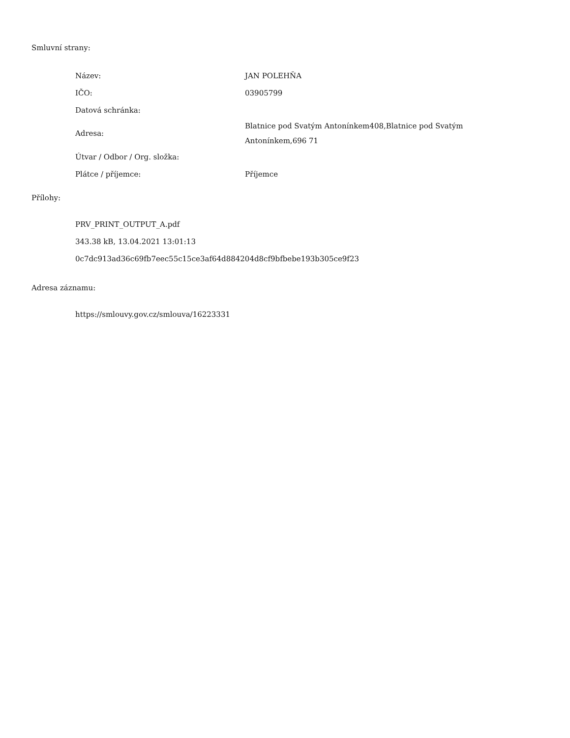Smluvní strany:
| Název: | JAN POLEHŇA |
| IČO: | 03905799 |
| Datová schránka: | |
| Adresa: | Blatnice pod Svatým Antonínkem408,Blatnice pod Svatým Antonínkem,696 71 |
| Útvar / Odbor / Org. složka: | |
| Plátce / příjemce: | Příjemce |
Přílohy:
PRV_PRINT_OUTPUT_A.pdf
343.38 kB, 13.04.2021 13:01:13
0c7dc913ad36c69fb7eec55c15ce3af64d884204d8cf9bfbebe193b305ce9f23
Adresa záznamu:
https://smlouvy.gov.cz/smlouva/16223331